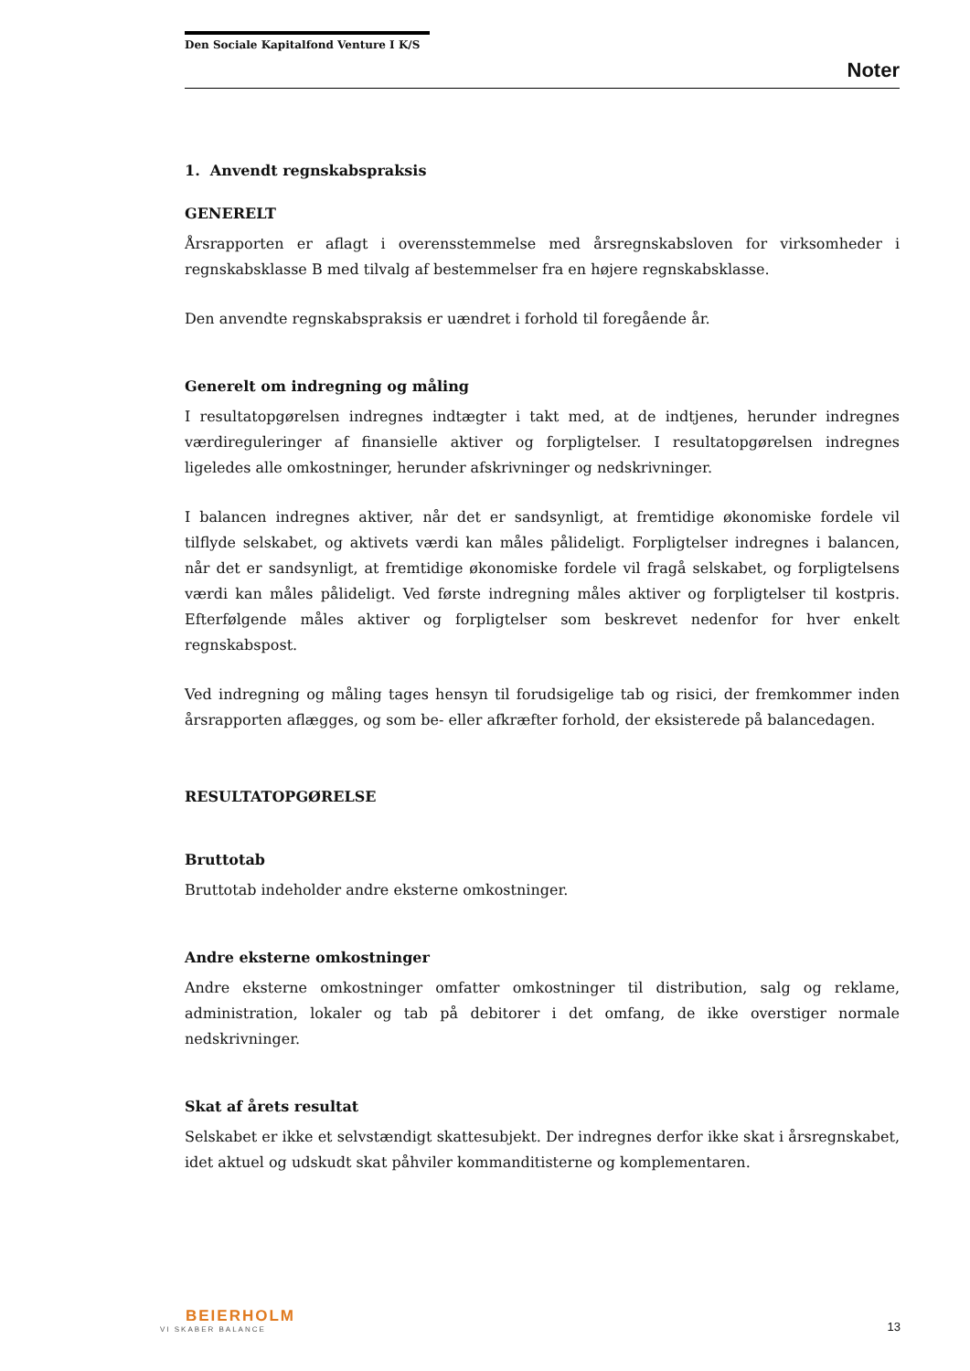Den Sociale Kapitalfond Venture I K/S
Noter
1. Anvendt regnskabspraksis
GENERELT
Årsrapporten er aflagt i overensstemmelse med årsregnskabsloven for virksomheder i regnskabsklasse B med tilvalg af bestemmelser fra en højere regnskabsklasse.
Den anvendte regnskabspraksis er uændret i forhold til foregående år.
Generelt om indregning og måling
I resultatopgørelsen indregnes indtægter i takt med, at de indtjenes, herunder indregnes værdireguleringer af finansielle aktiver og forpligtelser. I resultatopgørelsen indregnes ligeledes alle omkostninger, herunder afskrivninger og nedskrivninger.
I balancen indregnes aktiver, når det er sandsynligt, at fremtidige økonomiske fordele vil tilflyde selskabet, og aktivets værdi kan måles pålideligt. Forpligtelser indregnes i balancen, når det er sandsynligt, at fremtidige økonomiske fordele vil fragå selskabet, og forpligtelsens værdi kan måles pålideligt. Ved første indregning måles aktiver og forpligtelser til kostpris. Efterfølgende måles aktiver og forpligtelser som beskrevet nedenfor for hver enkelt regnskabspost.
Ved indregning og måling tages hensyn til forudsigelige tab og risici, der fremkommer inden årsrapporten aflægges, og som be- eller afkræfter forhold, der eksisterede på balancedagen.
RESULTATOPGØRELSE
Bruttotab
Bruttotab indeholder andre eksterne omkostninger.
Andre eksterne omkostninger
Andre eksterne omkostninger omfatter omkostninger til distribution, salg og reklame, administration, lokaler og tab på debitorer i det omfang, de ikke overstiger normale nedskrivninger.
Skat af årets resultat
Selskabet er ikke et selvstændigt skattesubjekt. Der indregnes derfor ikke skat i årsregnskabet, idet aktuel og udskudt skat påhviler kommanditisterne og komplementaren.
BEIERHOLM
VI SKABER BALANCE
13